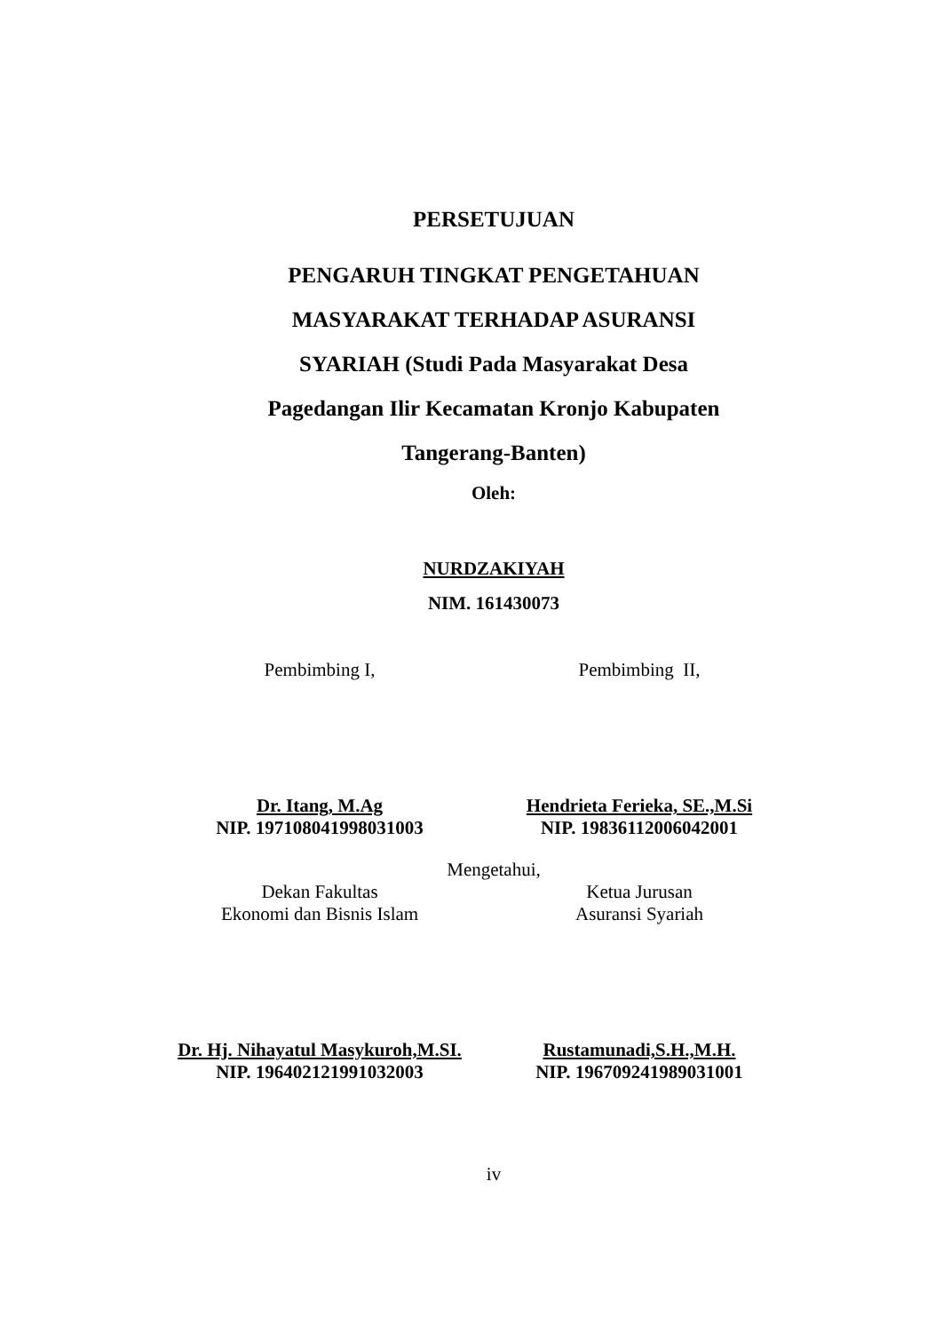PERSETUJUAN
PENGARUH TINGKAT PENGETAHUAN
MASYARAKAT TERHADAP ASURANSI
SYARIAH (Studi Pada Masyarakat Desa
Pagedangan Ilir Kecamatan Kronjo Kabupaten
Tangerang-Banten)
Oleh:
NURDZAKIYAH
NIM. 161430073
Pembimbing I, Pembimbing II,
Dr. Itang, M.Ag
NIP. 197108041998031003
Hendrieta Ferieka, SE.,M.Si
NIP. 19836112006042001
Mengetahui,
Dekan Fakultas
Ekonomi dan Bisnis Islam
Ketua Jurusan
Asuransi Syariah
Dr. Hj. Nihayatul Masykuroh,M.SI.
NIP. 196402121991032003
Rustamunadi,S.H.,M.H.
NIP. 196709241989031001
iv